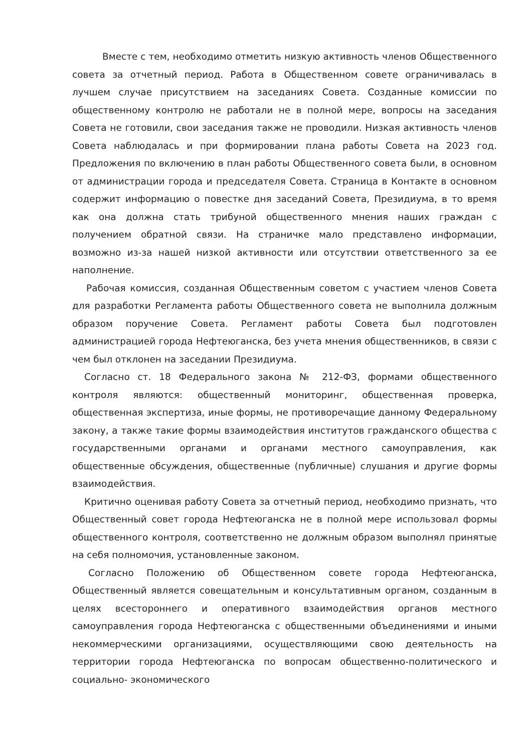Вместе с тем, необходимо отметить низкую активность членов Общественного совета за отчетный период. Работа в Общественном совете ограничивалась в лучшем случае присутствием на заседаниях Совета. Созданные комиссии по общественному контролю не работали не в полной мере, вопросы на заседания Совета не готовили, свои заседания также не проводили. Низкая активность членов Совета наблюдалась и при формировании плана работы Совета на 2023 год. Предложения по включению в план работы Общественного совета были, в основном от администрации города и председателя Совета. Страница в Контакте в основном содержит информацию о повестке дня заседаний Совета, Президиума, в то время как она должна стать трибуной общественного мнения наших граждан с получением обратной связи. На страничке мало представлено информации, возможно из-за нашей низкой активности или отсутствии ответственного за ее наполнение.
Рабочая комиссия, созданная Общественным советом с участием членов Совета для разработки Регламента работы Общественного совета не выполнила должным образом поручение Совета. Регламент работы Совета был подготовлен администрацией города Нефтеюганска, без учета мнения общественников, в связи с чем был отклонен на заседании Президиума.
Согласно ст. 18 Федерального закона № 212-ФЗ, формами общественного контроля являются: общественный мониторинг, общественная проверка, общественная экспертиза, иные формы, не противоречащие данному Федеральному закону, а также такие формы взаимодействия институтов гражданского общества с государственными органами и органами местного самоуправления, как общественные обсуждения, общественные (публичные) слушания и другие формы взаимодействия.
Критично оценивая работу Совета за отчетный период, необходимо признать, что Общественный совет города Нефтеюганска не в полной мере использовал формы общественного контроля, соответственно не должным образом выполнял принятые на себя полномочия, установленные законом.
Согласно Положению об Общественном совете города Нефтеюганска, Общественный является совещательным и консультативным органом, созданным в целях всестороннего и оперативного взаимодействия органов местного самоуправления города Нефтеюганска с общественными объединениями и иными некоммерческими организациями, осуществляющими свою деятельность на территории города Нефтеюганска по вопросам общественно-политического и социально- экономического